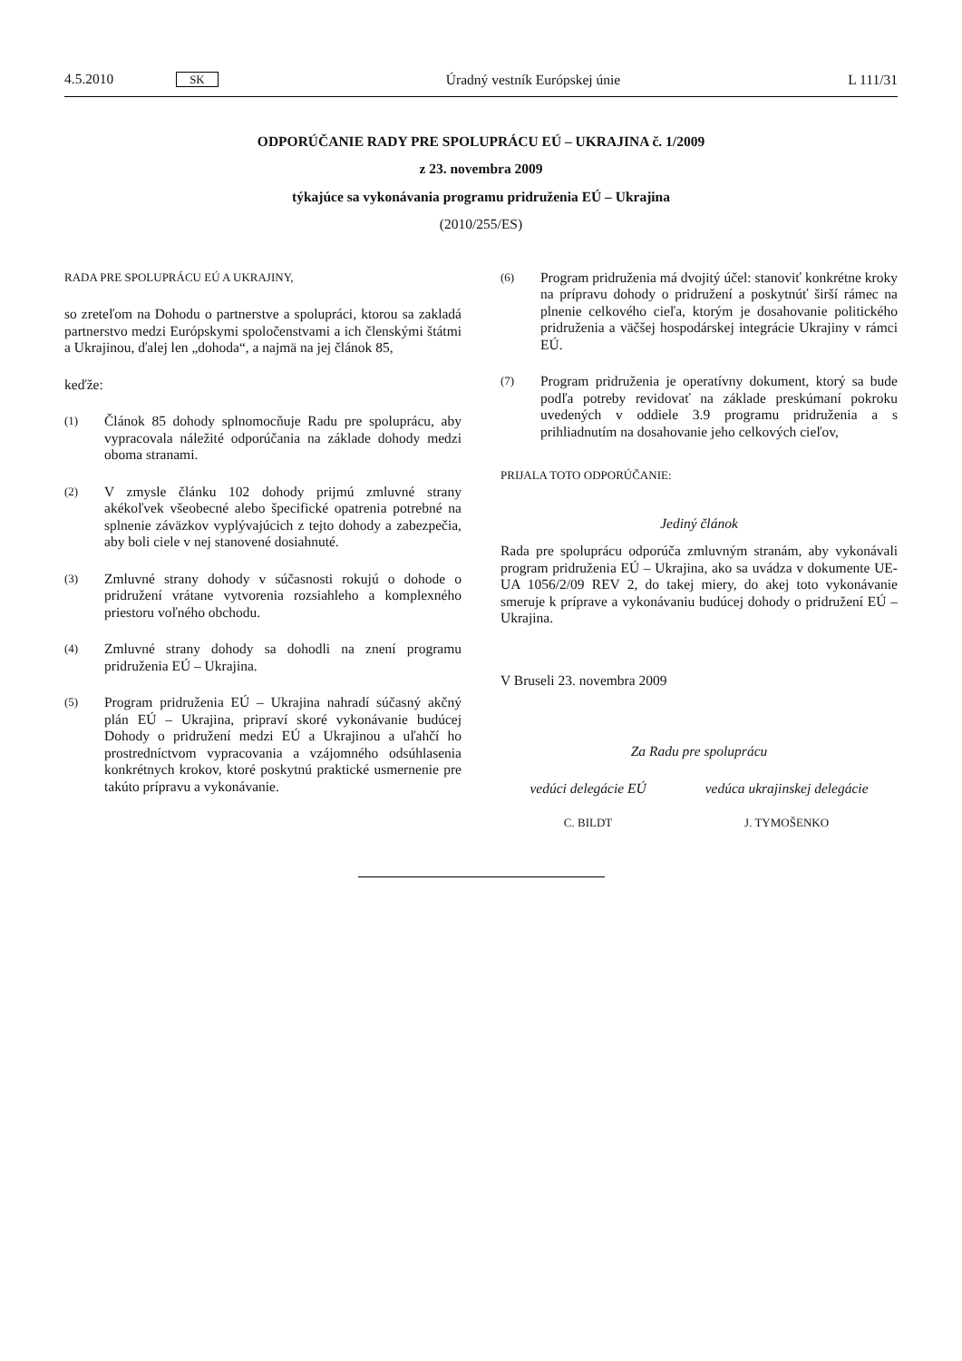4.5.2010 SK Úradný vestník Európskej únie L 111/31
ODPORÚČANIE RADY PRE SPOLUPRÁCU EÚ – UKRAJINA č. 1/2009
z 23. novembra 2009
týkajúce sa vykonávania programu pridruženia EÚ – Ukrajina
(2010/255/ES)
RADA PRE SPOLUPRÁCU EÚ A UKRAJINY,
so zreteľom na Dohodu o partnerstve a spolupráci, ktorou sa zakladá partnerstvo medzi Európskymi spoločenstvami a ich členskými štátmi a Ukrajinou, ďalej len „dohoda“, a najmä na jej článok 85,
keďže:
(1) Článok 85 dohody splnomocňuje Radu pre spoluprácu, aby vypracovala náležité odporúčania na základe dohody medzi oboma stranami.
(2) V zmysle článku 102 dohody prijmú zmluvné strany akékoľvek všeobecné alebo špecifické opatrenia potrebné na splnenie záväzkov vyplývajúcich z tejto dohody a zabezpečia, aby boli ciele v nej stanovené dosiahnuté.
(3) Zmluvné strany dohody v súčasnosti rokujú o dohode o pridružení vrátane vytvorenia rozsiahleho a komplexného priestoru voľného obchodu.
(4) Zmluvné strany dohody sa dohodli na znení programu pridruženia EÚ – Ukrajina.
(5) Program pridruženia EÚ – Ukrajina nahradí súčasný akčný plán EÚ – Ukrajina, pripraví skoré vykonávanie budúcej Dohody o pridružení medzi EÚ a Ukrajinou a uľahčí ho prostredníctvom vypracovania a vzájomného odsúhlasenia konkrétnych krokov, ktoré poskytnú praktické usmernenie pre takúto prípravu a vykonávanie.
(6) Program pridruženia má dvojitý účel: stanoviť konkrétne kroky na prípravu dohody o pridružení a poskytnúť širší rámec na plnenie celkového cieľa, ktorým je dosahovanie politického pridruženia a väčšej hospodárskej integrácie Ukrajiny v rámci EÚ.
(7) Program pridruženia je operatívny dokument, ktorý sa bude podľa potreby revidovať na základe preskúmaní pokroku uvedených v oddiele 3.9 programu pridruženia a s prihliadnutím na dosahovanie jeho celkových cieľov,
PRIJALA TOTO ODPORÚČANIE:
Jediný článok
Rada pre spoluprácu odporúča zmluvným stranám, aby vykonávali program pridruženia EÚ – Ukrajina, ako sa uvádza v dokumente UE-UA 1056/2/09 REV 2, do takej miery, do akej toto vykonávanie smeruje k príprave a vykonávaniu budúcej dohody o pridružení EÚ – Ukrajina.
V Bruseli 23. novembra 2009
Za Radu pre spoluprácu
vedúci delegácie EÚ
C. BILDT
vedúca ukrajinskej delegácie
J. TYMOŠENKO